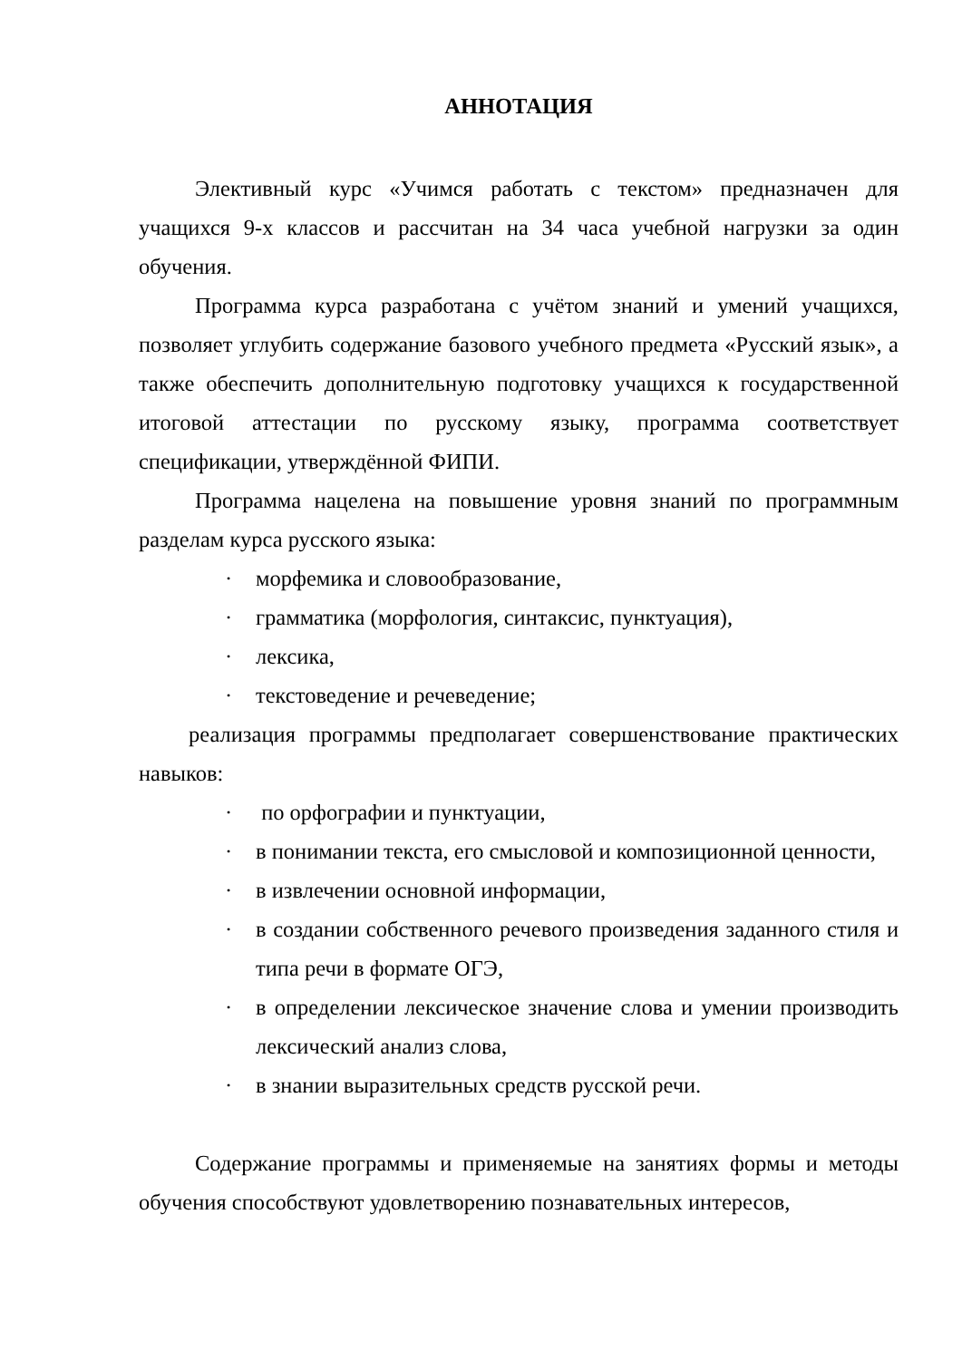АННОТАЦИЯ
Элективный курс «Учимся работать с текстом» предназначен для учащихся 9-х классов и рассчитан на 34 часа учебной нагрузки за один обучения.
Программа курса разработана с учётом знаний и умений учащихся, позволяет углубить содержание базового учебного предмета «Русский язык», а также обеспечить дополнительную подготовку учащихся к государственной итоговой аттестации по русскому языку, программа соответствует спецификации, утверждённой ФИПИ.
Программа нацелена на повышение уровня знаний по программным разделам курса русского языка:
· морфемика и словообразование,
· грамматика (морфология, синтаксис, пунктуация),
· лексика,
· текстоведение и речеведение;
реализация программы предполагает совершенствование практических навыков:
· по орфографии и пунктуации,
· в понимании текста, его смысловой и композиционной ценности,
· в извлечении основной информации,
· в создании собственного речевого произведения заданного стиля и типа речи в формате ОГЭ,
· в определении лексическое значение слова и умении производить лексический анализ слова,
· в знании выразительных средств русской речи.
Содержание программы и применяемые на занятиях формы и методы обучения способствуют удовлетворению познавательных интересов,